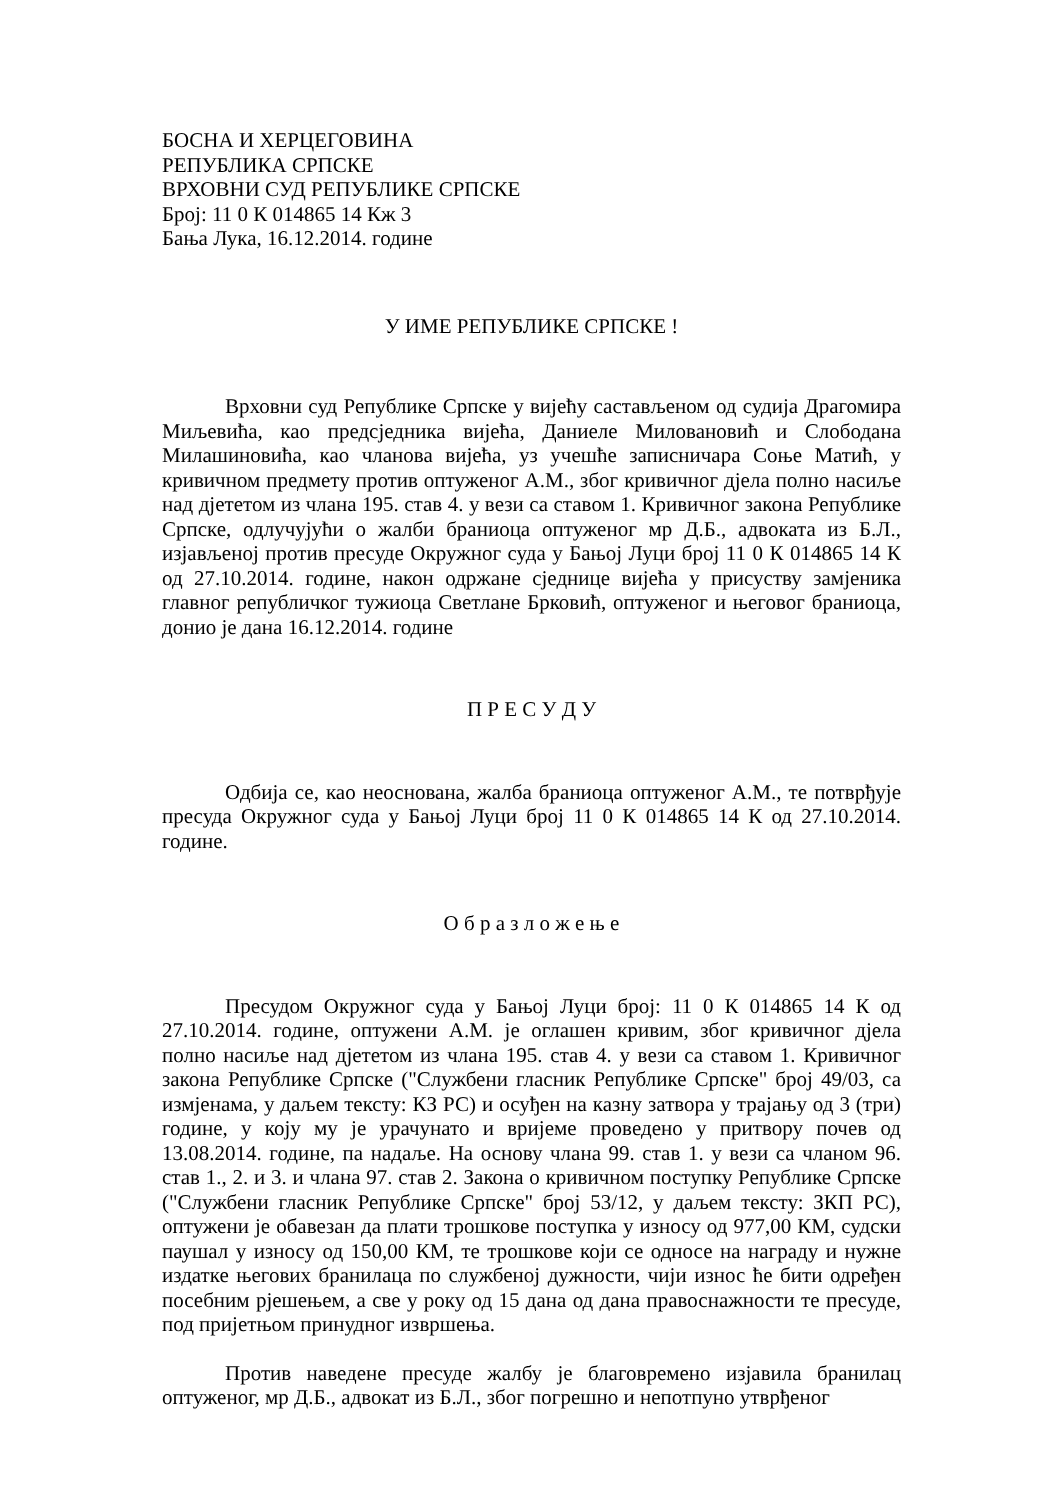БОСНА И ХЕРЦЕГОВИНА
РЕПУБЛИКА СРПСКЕ
ВРХОВНИ СУД РЕПУБЛИКЕ СРПСКЕ
Број: 11 0 К 014865 14 Кж 3
Бања Лука, 16.12.2014. године
У ИМЕ РЕПУБЛИКЕ СРПСКЕ !
Врховни суд Републике Српске у вијећу састављеном од судија Драгомира Миљевића, као предсједника вијећа, Даниеле Миловановић и Слободана Милашиновића, као чланова вијећа, уз учешће записничара Соње Матић, у кривичном предмету против оптуженог А.М., због кривичног дјела полно насиље над дјететом из члана 195. став 4. у вези са ставом 1. Кривичног закона Републике Српске, одлучујући о жалби браниоца оптуженог мр Д.Б., адвоката из Б.Л., изјављеној против пресуде Окружног суда у Бањој Луци број 11 0 К 014865 14 К од 27.10.2014. године, након одржане сједнице вијећа у присуству замјеника главног републичког тужиоца Светлане Брковић, оптуженог и његовог браниоца, донио је дана 16.12.2014. године
П Р Е С У Д У
Одбија се, као неоснована, жалба браниоца оптуженог А.М., те потврђује пресуда Окружног суда у Бањој Луци број 11 0 К 014865 14 К од 27.10.2014. године.
О б р а з л о ж е њ е
Пресудом Окружног суда у Бањој Луци број: 11 0 К 014865 14 К од 27.10.2014. године, оптужени А.М. је оглашен кривим, због кривичног дјела полно насиље над дјететом из члана 195. став 4. у вези са ставом 1. Кривичног закона Републике Српске ("Службени гласник Републике Српске" број 49/03, са измјенама, у даљем тексту: КЗ РС) и осуђен на казну затвора у трајању од 3 (три) године, у коју му је урачунато и вријеме проведено у притвору почев од 13.08.2014. године, па надаље. На основу члана 99. став 1. у вези са чланом 96. став 1., 2. и 3. и члана 97. став 2. Закона о кривичном поступку Републике Српске ("Службени гласник Републике Српске" број 53/12, у даљем тексту: ЗКП РС), оптужени је обавезан да плати трошкове поступка у износу од 977,00 КМ, судски паушал у износу од 150,00 КМ, те трошкове који се односе на награду и нужне издатке његових бранилаца по службеној дужности, чији износ ће бити одређен посебним рјешењем, а све у року од 15 дана од дана правоснажности те пресуде, под пријетњом принудног извршења.
Против наведене пресуде жалбу је благовремено изјавила бранилац оптуженог, мр Д.Б., адвокат из Б.Л., због погрешно и непотпуно утврђеног